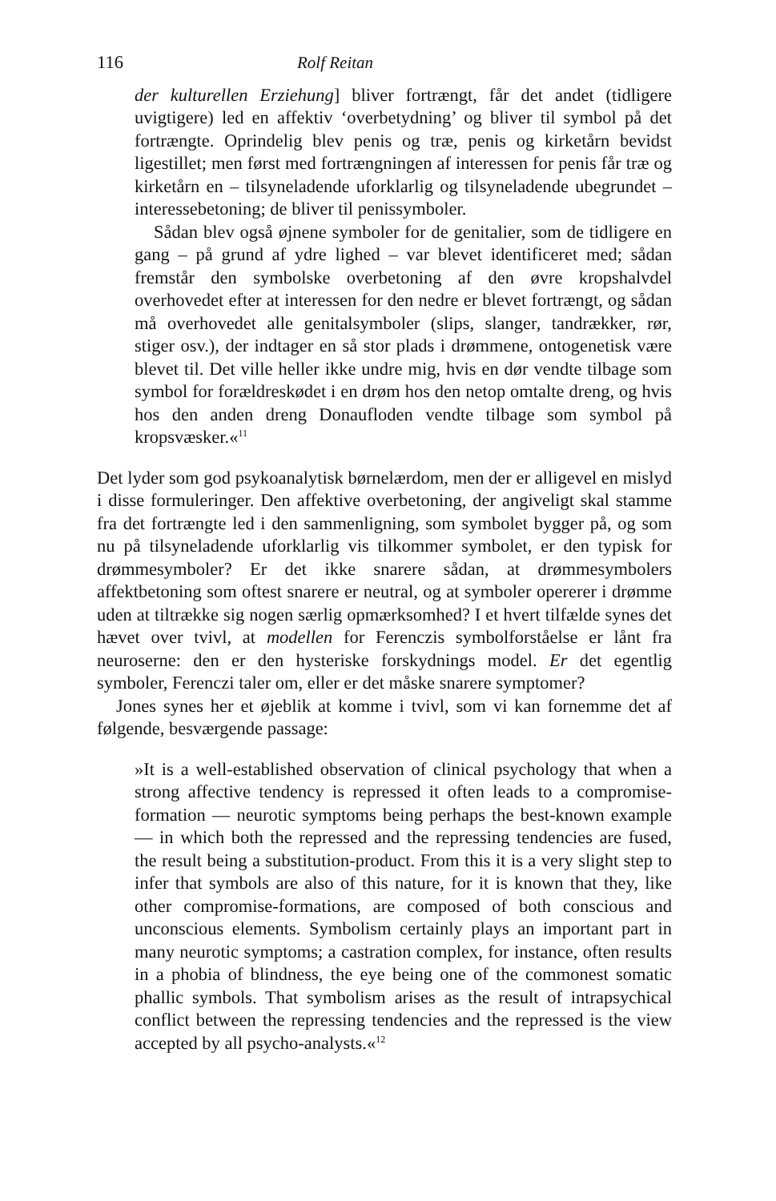116 Rolf Reitan
der kulturellen Erziehung] bliver fortrængt, får det andet (tidligere uvigtigere) led en affektiv ‘overbetydning’ og bliver til symbol på det fortrængte. Oprindelig blev penis og træ, penis og kirketårn bevidst ligestillet; men først med fortrængningen af interessen for penis får træ og kirketårn en – tilsyneladende uforklarlig og tilsyneladende ubegrundet – interessebetoning; de bliver til penissymboler.
Sådan blev også øjnene symboler for de genitalier, som de tidligere en gang – på grund af ydre lighed – var blevet identificeret med; sådan fremstår den symbolske overbetoning af den øvre kropshalvdel overhovedet efter at interessen for den nedre er blevet fortrængt, og sådan må overhovedet alle genitalsymboler (slips, slanger, tandrækker, rør, stiger osv.), der indtager en så stor plads i drømmene, ontogenetisk være blevet til. Det ville heller ikke undre mig, hvis en dør vendte tilbage som symbol for forældreskødet i en drøm hos den netop omtalte dreng, og hvis hos den anden dreng Donaufloden vendte tilbage som symbol på kropsvæsker.«<sup>11</sup>
Det lyder som god psykoanalytisk børnelærdom, men der er alligevel en mislyd i disse formuleringer. Den affektive overbetoning, der angiveligt skal stamme fra det fortrængte led i den sammenligning, som symbolet bygger på, og som nu på tilsyneladende uforklarlig vis tilkommer symbolet, er den typisk for drømmesymboler? Er det ikke snarere sådan, at drømmesymbolers affektbetoning som oftest snarere er neutral, og at symboler opererer i drømme uden at tiltrække sig nogen særlig opmærksomhed? I et hvert tilfælde synes det hævet over tvivl, at modellen for Ferenczis symbolforståelse er lånt fra neuroserne: den er den hysteriske forskydnings model. Er det egentlig symboler, Ferenczi taler om, eller er det måske snarere symptomer?
Jones synes her et øjeblik at komme i tvivl, som vi kan fornemme det af følgende, besværgende passage:
»It is a well-established observation of clinical psychology that when a strong affective tendency is repressed it often leads to a compromise-formation — neurotic symptoms being perhaps the best-known example — in which both the repressed and the repressing tendencies are fused, the result being a substitution-product. From this it is a very slight step to infer that symbols are also of this nature, for it is known that they, like other compromise-formations, are composed of both conscious and unconscious elements. Symbolism certainly plays an important part in many neurotic symptoms; a castration complex, for instance, often results in a phobia of blindness, the eye being one of the commonest somatic phallic symbols. That symbolism arises as the result of intrapsychical conflict between the repressing tendencies and the repressed is the view accepted by all psycho-analysts.«<sup>12</sup>